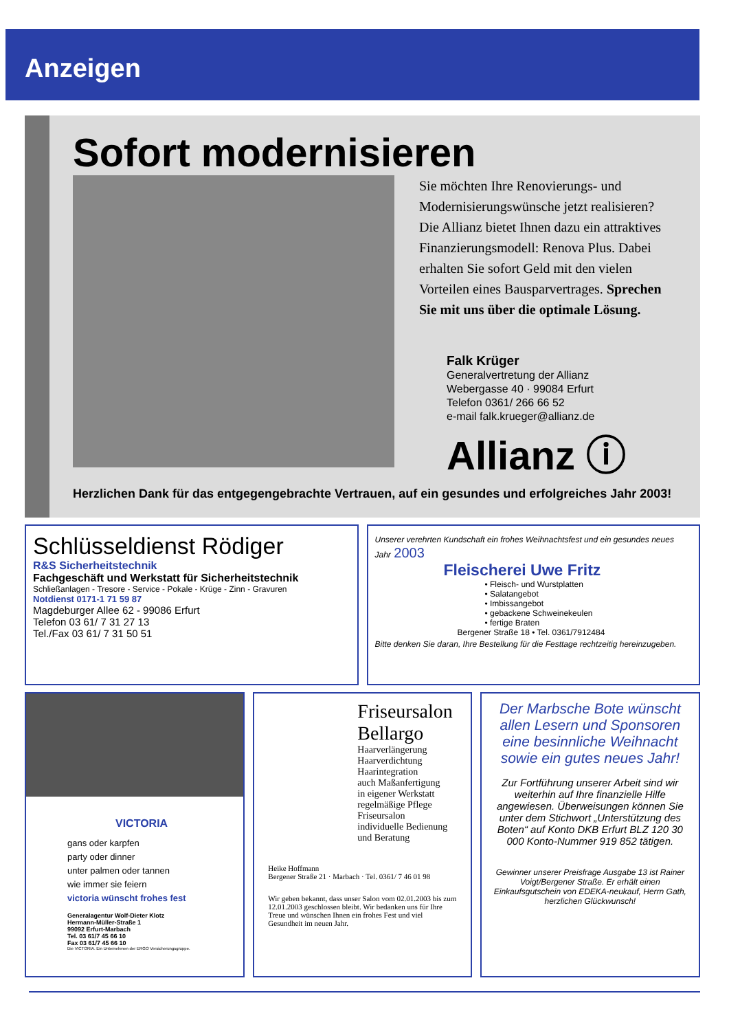Anzeigen
Sofort modernisieren
Sie möchten Ihre Renovierungs- und Modernisierungswünsche jetzt realisieren? Die Allianz bietet Ihnen dazu ein attraktives Finanzierungsmodell: Renova Plus. Dabei erhalten Sie sofort Geld mit den vielen Vorteilen eines Bausparvertrages. Sprechen Sie mit uns über die optimale Lösung.
Falk Krüger
Generalvertretung der Allianz
Webergasse 40 · 99084 Erfurt
Telefon 0361/ 266 66 52
e-mail falk.krueger@allianz.de
Allianz ⓘ
Herzlichen Dank für das entgegengebrachte Vertrauen, auf ein gesundes und erfolgreiches Jahr 2003!
Schlüsseldienst Rödiger
R&S Sicherheitstechnik
Fachgeschäft und Werkstatt für Sicherheitstechnik
Schließanlagen - Tresore - Service - Pokale - Krüge - Zinn - Gravuren
Notdienst 0171-1 71 59 87
Magdeburger Allee 62 - 99086 Erfurt
Telefon 03 61/ 7 31 27 13
Tel./Fax 03 61/ 7 31 50 51
Unserer verehrten Kundschaft ein frohes Weihnachtsfest und ein gesundes neues Jahr 2003
Fleischerei Uwe Fritz
• Fleisch- und Wurstplatten
• Salatangebot
• Imbissangebot
• gebackene Schweinekeulen
• fertige Braten
Bergener Straße 18 • Tel. 0361/7912484
Bitte denken Sie daran, Ihre Bestellung für die Festtage rechtzeitig hereinzugeben.
VICTORIA
gans oder karpfen
party oder dinner
unter palmen oder tannen
wie immer sie feiern
victoria wünscht frohes fest
Generalagentur Wolf-Dieter Klotz
Hermann-Müller-Straße 1
99092 Erfurt-Marbach
Tel. 03 61/7 45 66 10
Fax 03 61/7 45 66 10
Die VICTORIA. Ein Unternehmen der ERGO Versicherungsgruppe.
Friseursalon Bellargo
Haarverlängerung
Haarverdichtung
Haarintegration
auch Maßanfertigung
in eigener Werkstatt
regelmäßige Pflege
Friseursalon
individuelle Bedienung
und Beratung
Heike Hoffmann
Bergener Straße 21 · Marbach · Tel. 0361/ 7 46 01 98
Wir geben bekannt, dass unser Salon vom 02.01.2003 bis zum 12.01.2003 geschlossen bleibt. Wir bedanken uns für Ihre Treue und wünschen Ihnen ein frohes Fest und viel Gesundheit im neuen Jahr.
Der Marbsche Bote wünscht allen Lesern und Sponsoren eine besinnliche Weihnacht sowie ein gutes neues Jahr!
Zur Fortführung unserer Arbeit sind wir weiterhin auf Ihre finanzielle Hilfe angewiesen. Überweisungen können Sie unter dem Stichwort „Unterstützung des Boten“ auf Konto DKB Erfurt BLZ 120 30 000 Konto-Nummer 919 852 tätigen.
Gewinner unserer Preisfrage Ausgabe 13 ist Rainer Voigt/Bergener Straße. Er erhält einen Einkaufsgutschein von EDEKA-neukauf, Herrn Gath, herzlichen Glückwunsch!